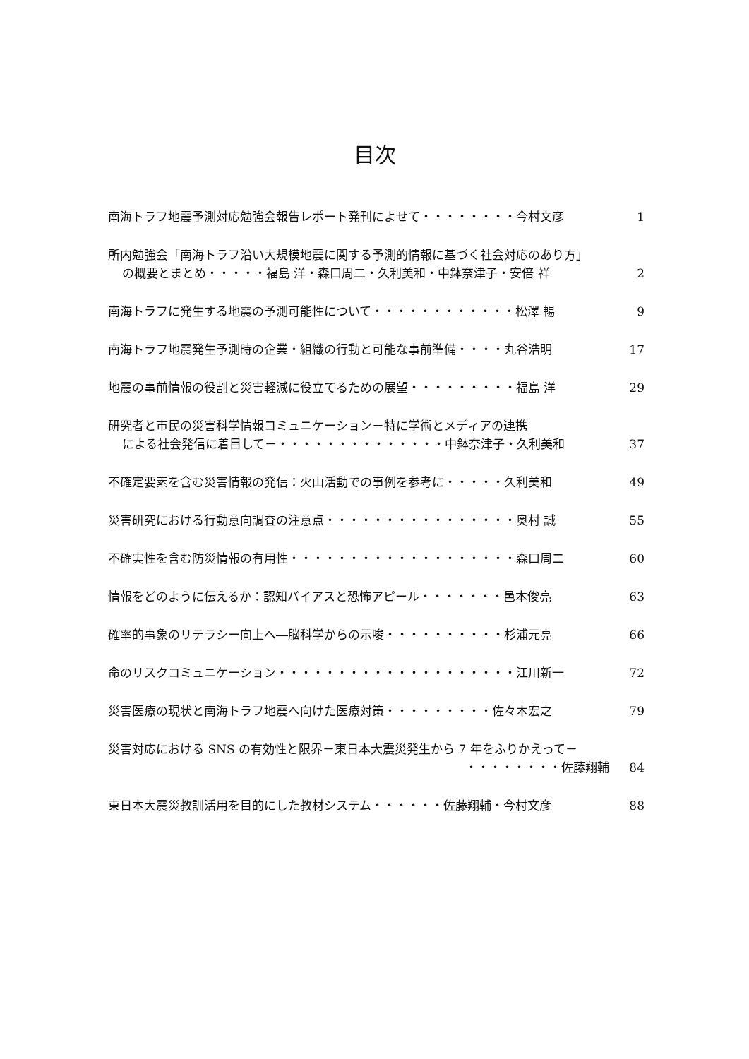目次
南海トラフ地震予測対応勉強会報告レポート発刊によせて・・・・・・・・今村文彦 1
所内勉強会「南海トラフ沿い大規模地震に関する予測的情報に基づく社会対応のあり方」
の概要とまとめ・・・・・福島 洋・森口周二・久利美和・中鉢奈津子・安倍 祥 2
南海トラフに発生する地震の予測可能性について・・・・・・・・・・・・松澤 暢 9
南海トラフ地震発生予測時の企業・組織の行動と可能な事前準備・・・・丸谷浩明 17
地震の事前情報の役割と災害軽減に役立てるための展望・・・・・・・・・福島 洋 29
研究者と市民の災害科学情報コミュニケーション－特に学術とメディアの連携
による社会発信に着目して－・・・・・・・・・・・・・・中鉢奈津子・久利美和 37
不確定要素を含む災害情報の発信：火山活動での事例を参考に・・・・・久利美和 49
災害研究における行動意向調査の注意点・・・・・・・・・・・・・・・・奥村 誠 55
不確実性を含む防災情報の有用性・・・・・・・・・・・・・・・・・・・森口周二 60
情報をどのように伝えるか：認知バイアスと恐怖アピール・・・・・・・邑本俊亮 63
確率的事象のリテラシー向上へ―脳科学からの示唆・・・・・・・・・・杉浦元亮 66
命のリスクコミュニケーション・・・・・・・・・・・・・・・・・・・・江川新一 72
災害医療の現状と南海トラフ地震へ向けた医療対策・・・・・・・・・佐々木宏之 79
災害対応における SNS の有効性と限界－東日本大震災発生から 7 年をふりかえって－
・・・・・・・・佐藤翔輔 84
東日本大震災教訓活用を目的にした教材システム・・・・・・佐藤翔輔・今村文彦 88